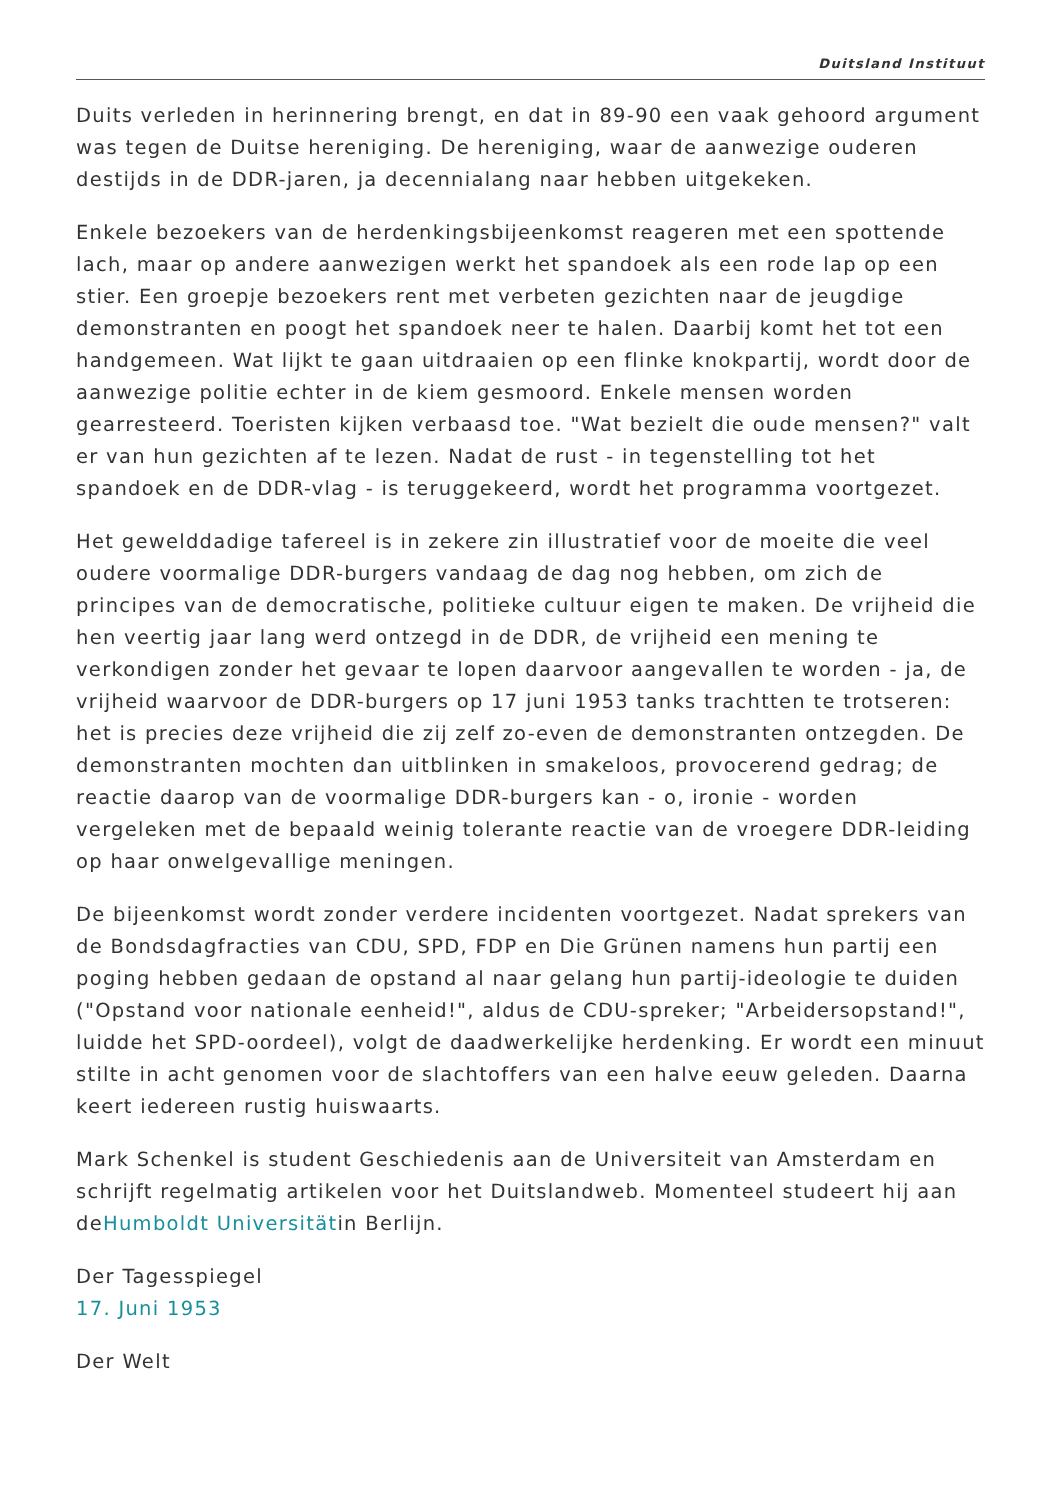Duitsland Instituut
Duits verleden in herinnering brengt, en dat in 89-90 een vaak gehoord argument was tegen de Duitse hereniging. De hereniging, waar de aanwezige ouderen destijds in de DDR-jaren, ja decennialang naar hebben uitgekeken.
Enkele bezoekers van de herdenkingsbijeenkomst reageren met een spottende lach, maar op andere aanwezigen werkt het spandoek als een rode lap op een stier. Een groepje bezoekers rent met verbeten gezichten naar de jeugdige demonstranten en poogt het spandoek neer te halen. Daarbij komt het tot een handgemeen. Wat lijkt te gaan uitdraaien op een flinke knokpartij, wordt door de aanwezige politie echter in de kiem gesmoord. Enkele mensen worden gearresteerd. Toeristen kijken verbaasd toe. "Wat bezielt die oude mensen?" valt er van hun gezichten af te lezen. Nadat de rust - in tegenstelling tot het spandoek en de DDR-vlag - is teruggekeerd, wordt het programma voortgezet.
Het gewelddadige tafereel is in zekere zin illustratief voor de moeite die veel oudere voormalige DDR-burgers vandaag de dag nog hebben, om zich de principes van de democratische, politieke cultuur eigen te maken. De vrijheid die hen veertig jaar lang werd ontzegd in de DDR, de vrijheid een mening te verkondigen zonder het gevaar te lopen daarvoor aangevallen te worden - ja, de vrijheid waarvoor de DDR-burgers op 17 juni 1953 tanks trachtten te trotseren: het is precies deze vrijheid die zij zelf zo-even de demonstranten ontzegden. De demonstranten mochten dan uitblinken in smakeloos, provocerend gedrag; de reactie daarop van de voormalige DDR-burgers kan - o, ironie - worden vergeleken met de bepaald weinig tolerante reactie van de vroegere DDR-leiding op haar onwelgevallige meningen.
De bijeenkomst wordt zonder verdere incidenten voortgezet. Nadat sprekers van de Bondsdagfracties van CDU, SPD, FDP en Die Grünen namens hun partij een poging hebben gedaan de opstand al naar gelang hun partij-ideologie te duiden ("Opstand voor nationale eenheid!", aldus de CDU-spreker; "Arbeidersopstand!", luidde het SPD-oordeel), volgt de daadwerkelijke herdenking. Er wordt een minuut stilte in acht genomen voor de slachtoffers van een halve eeuw geleden. Daarna keert iedereen rustig huiswaarts.
Mark Schenkel is student Geschiedenis aan de Universiteit van Amsterdam en schrijft regelmatig artikelen voor het Duitslandweb. Momenteel studeert hij aan deHumboldt Universitätin Berlijn.
Der Tagesspiegel
17. Juni 1953
Der Welt